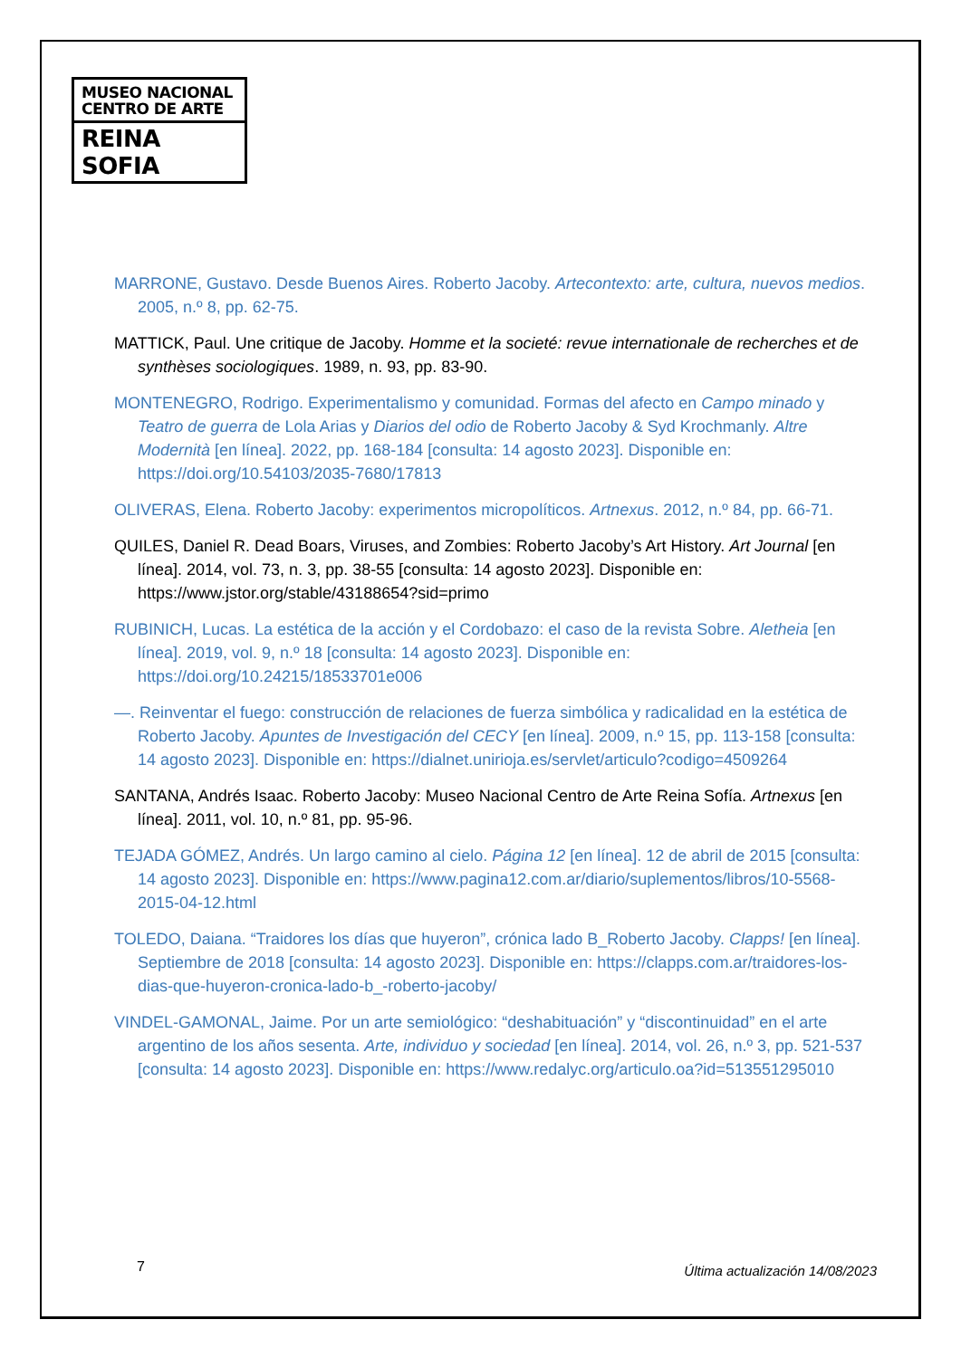MUSEO NACIONAL
CENTRO DE ARTE
REINA SOFIA
MARRONE, Gustavo. Desde Buenos Aires. Roberto Jacoby. Artecontexto: arte, cultura, nuevos medios. 2005, n.º 8, pp. 62-75.
MATTICK, Paul. Une critique de Jacoby. Homme et la societé: revue internationale de recherches et de synthèses sociologiques. 1989, n. 93, pp. 83-90.
MONTENEGRO, Rodrigo. Experimentalismo y comunidad. Formas del afecto en Campo minado y Teatro de guerra de Lola Arias y Diarios del odio de Roberto Jacoby & Syd Krochmanly. Altre Modernità [en línea]. 2022, pp. 168-184 [consulta: 14 agosto 2023]. Disponible en: https://doi.org/10.54103/2035-7680/17813
OLIVERAS, Elena. Roberto Jacoby: experimentos micropolíticos. Artnexus. 2012, n.º 84, pp. 66-71.
QUILES, Daniel R. Dead Boars, Viruses, and Zombies: Roberto Jacoby’s Art History. Art Journal [en línea]. 2014, vol. 73, n. 3, pp. 38-55 [consulta: 14 agosto 2023]. Disponible en: https://www.jstor.org/stable/43188654?sid=primo
RUBINICH, Lucas. La estética de la acción y el Cordobazo: el caso de la revista Sobre. Aletheia [en línea]. 2019, vol. 9, n.º 18 [consulta: 14 agosto 2023]. Disponible en: https://doi.org/10.24215/18533701e006
—. Reinventar el fuego: construcción de relaciones de fuerza simbólica y radicalidad en la estética de Roberto Jacoby. Apuntes de Investigación del CECY [en línea]. 2009, n.º 15, pp. 113-158 [consulta: 14 agosto 2023]. Disponible en: https://dialnet.unirioja.es/servlet/articulo?codigo=4509264
SANTANA, Andrés Isaac. Roberto Jacoby: Museo Nacional Centro de Arte Reina Sofía. Artnexus [en línea]. 2011, vol. 10, n.º 81, pp. 95-96.
TEJADA GÓMEZ, Andrés. Un largo camino al cielo. Página 12 [en línea]. 12 de abril de 2015 [consulta: 14 agosto 2023]. Disponible en: https://www.pagina12.com.ar/diario/suplementos/libros/10-5568-2015-04-12.html
TOLEDO, Daiana. “Traidores los días que huyeron”, crónica lado B_Roberto Jacoby. Clapps! [en línea]. Septiembre de 2018 [consulta: 14 agosto 2023]. Disponible en: https://clapps.com.ar/traidores-los-dias-que-huyeron-cronica-lado-b_-roberto-jacoby/
VINDEL-GAMONAL, Jaime. Por un arte semiológico: “deshabituación” y “discontinuidad” en el arte argentino de los años sesenta. Arte, individuo y sociedad [en línea]. 2014, vol. 26, n.º 3, pp. 521-537 [consulta: 14 agosto 2023]. Disponible en: https://www.redalyc.org/articulo.oa?id=513551295010
7
Última actualización 14/08/2023